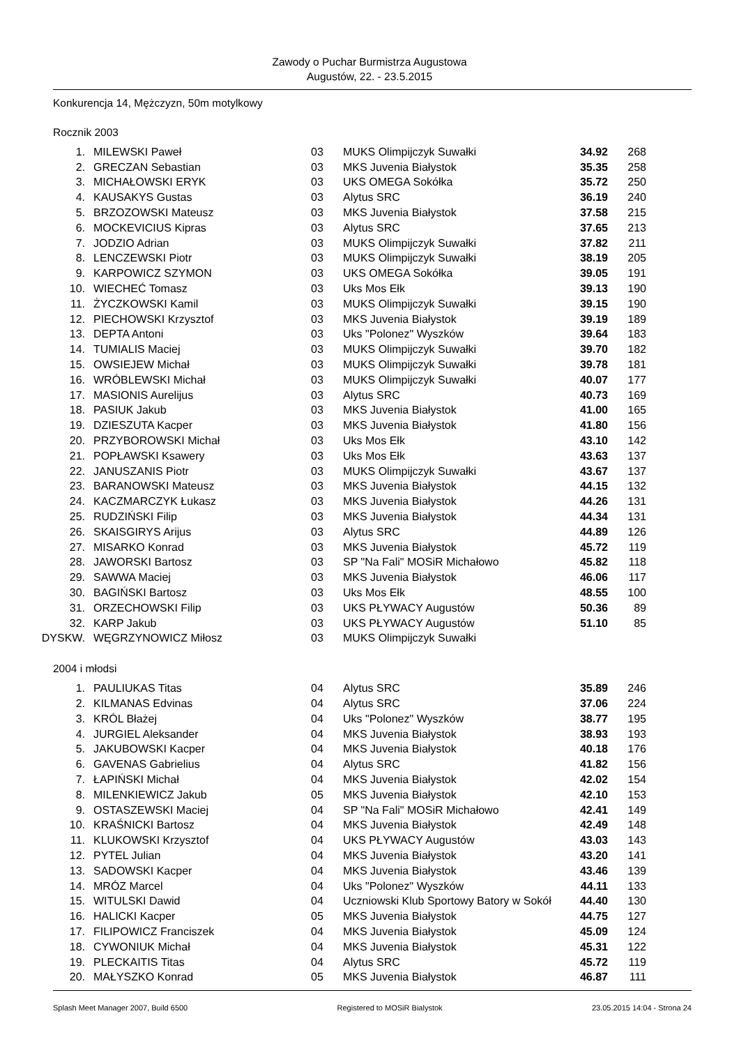Zawody o Puchar Burmistrza Augustowa
Augustów, 22. - 23.5.2015
Konkurencja 14, Mężczyzn, 50m motylkowy
Rocznik 2003
| 1. | MILEWSKI Paweł | 03 | MUKS Olimpijczyk Suwałki | 34.92 | 268 |
| 2. | GRECZAN Sebastian | 03 | MKS Juvenia Białystok | 35.35 | 258 |
| 3. | MICHAŁOWSKI ERYK | 03 | UKS OMEGA Sokółka | 35.72 | 250 |
| 4. | KAUSAKYS Gustas | 03 | Alytus SRC | 36.19 | 240 |
| 5. | BRZOZOWSKI Mateusz | 03 | MKS Juvenia Białystok | 37.58 | 215 |
| 6. | MOCKEVICIUS Kipras | 03 | Alytus SRC | 37.65 | 213 |
| 7. | JODZIO Adrian | 03 | MUKS Olimpijczyk Suwałki | 37.82 | 211 |
| 8. | LENCZEWSKI Piotr | 03 | MUKS Olimpijczyk Suwałki | 38.19 | 205 |
| 9. | KARPOWICZ SZYMON | 03 | UKS OMEGA Sokółka | 39.05 | 191 |
| 10. | WIECHEĆ Tomasz | 03 | Uks Mos Ełk | 39.13 | 190 |
| 11. | ŻYCZKOWSKI Kamil | 03 | MUKS Olimpijczyk Suwałki | 39.15 | 190 |
| 12. | PIECHOWSKI Krzysztof | 03 | MKS Juvenia Białystok | 39.19 | 189 |
| 13. | DEPTA Antoni | 03 | Uks "Polonez" Wyszków | 39.64 | 183 |
| 14. | TUMIALIS Maciej | 03 | MUKS Olimpijczyk Suwałki | 39.70 | 182 |
| 15. | OWSIEJEW Michał | 03 | MUKS Olimpijczyk Suwałki | 39.78 | 181 |
| 16. | WRÓBLEWSKI Michał | 03 | MUKS Olimpijczyk Suwałki | 40.07 | 177 |
| 17. | MASIONIS Aurelijus | 03 | Alytus SRC | 40.73 | 169 |
| 18. | PASIUK Jakub | 03 | MKS Juvenia Białystok | 41.00 | 165 |
| 19. | DZIESZUTA Kacper | 03 | MKS Juvenia Białystok | 41.80 | 156 |
| 20. | PRZYBOROWSKI Michał | 03 | Uks Mos Ełk | 43.10 | 142 |
| 21. | POPŁAWSKI Ksawery | 03 | Uks Mos Ełk | 43.63 | 137 |
| 22. | JANUSZANIS Piotr | 03 | MUKS Olimpijczyk Suwałki | 43.67 | 137 |
| 23. | BARANOWSKI Mateusz | 03 | MKS Juvenia Białystok | 44.15 | 132 |
| 24. | KACZMARCZYK Łukasz | 03 | MKS Juvenia Białystok | 44.26 | 131 |
| 25. | RUDZIŃSKI Filip | 03 | MKS Juvenia Białystok | 44.34 | 131 |
| 26. | SKAISGIRYS Arijus | 03 | Alytus SRC | 44.89 | 126 |
| 27. | MISARKO Konrad | 03 | MKS Juvenia Białystok | 45.72 | 119 |
| 28. | JAWORSKI Bartosz | 03 | SP "Na Fali" MOSiR Michałowo | 45.82 | 118 |
| 29. | SAWWA Maciej | 03 | MKS Juvenia Białystok | 46.06 | 117 |
| 30. | BAGIŃSKI Bartosz | 03 | Uks Mos Ełk | 48.55 | 100 |
| 31. | ORZECHOWSKI Filip | 03 | UKS PŁYWACY Augustów | 50.36 | 89 |
| 32. | KARP Jakub | 03 | UKS PŁYWACY Augustów | 51.10 | 85 |
| DYSKW. | WĘGRZYNOWICZ Miłosz | 03 | MUKS Olimpijczyk Suwałki | | |
2004 i młodsi
| 1. | PAULIUKAS Titas | 04 | Alytus SRC | 35.89 | 246 |
| 2. | KILMANAS Edvinas | 04 | Alytus SRC | 37.06 | 224 |
| 3. | KRÓL Błażej | 04 | Uks "Polonez" Wyszków | 38.77 | 195 |
| 4. | JURGIEL Aleksander | 04 | MKS Juvenia Białystok | 38.93 | 193 |
| 5. | JAKUBOWSKI Kacper | 04 | MKS Juvenia Białystok | 40.18 | 176 |
| 6. | GAVENAS Gabrielius | 04 | Alytus SRC | 41.82 | 156 |
| 7. | ŁAPIŃSKI Michał | 04 | MKS Juvenia Białystok | 42.02 | 154 |
| 8. | MILENKIEWICZ Jakub | 05 | MKS Juvenia Białystok | 42.10 | 153 |
| 9. | OSTASZEWSKI Maciej | 04 | SP "Na Fali" MOSiR Michałowo | 42.41 | 149 |
| 10. | KRAŚNICKI Bartosz | 04 | MKS Juvenia Białystok | 42.49 | 148 |
| 11. | KLUKOWSKI Krzysztof | 04 | UKS PŁYWACY Augustów | 43.03 | 143 |
| 12. | PYTEL Julian | 04 | MKS Juvenia Białystok | 43.20 | 141 |
| 13. | SADOWSKI Kacper | 04 | MKS Juvenia Białystok | 43.46 | 139 |
| 14. | MRÓZ Marcel | 04 | Uks "Polonez" Wyszków | 44.11 | 133 |
| 15. | WITULSKI Dawid | 04 | Uczniowski Klub Sportowy Batory w Sokół | 44.40 | 130 |
| 16. | HALICKI Kacper | 05 | MKS Juvenia Białystok | 44.75 | 127 |
| 17. | FILIPOWICZ Franciszek | 04 | MKS Juvenia Białystok | 45.09 | 124 |
| 18. | CYWONIUK Michał | 04 | MKS Juvenia Białystok | 45.31 | 122 |
| 19. | PLECKAITIS Titas | 04 | Alytus SRC | 45.72 | 119 |
| 20. | MAŁYSZKO Konrad | 05 | MKS Juvenia Białystok | 46.87 | 111 |
Splash Meet Manager 2007, Build 6500 Registered to MOSiR Bialystok 23.05.2015 14:04 - Strona 24